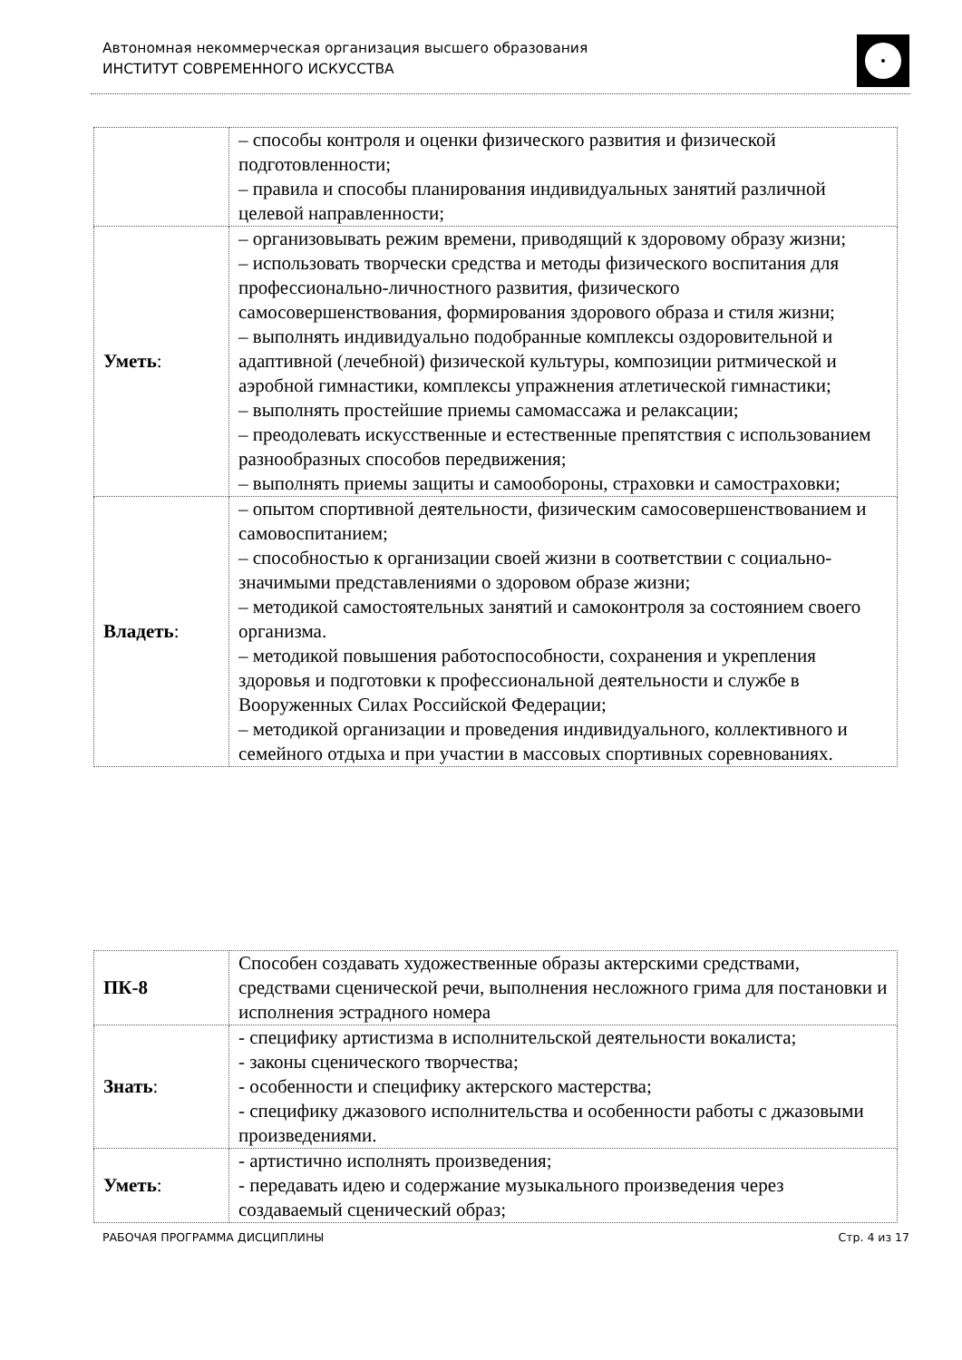Автономная некоммерческая организация высшего образования
ИНСТИТУТ СОВРЕМЕННОГО ИСКУССТВА
| | – способы контроля и оценки физического развития и физической подготовленности; – правила и способы планирования индивидуальных занятий различной целевой направленности; |
| Уметь : | – организовывать режим времени, приводящий к здоровому образу жизни; – использовать творчески средства и методы физического воспитания для профессионально-личностного развития, физического самосовершенствования, формирования здорового образа и стиля жизни; – выполнять индивидуально подобранные комплексы оздоровительной и адаптивной (лечебной) физической культуры, композиции ритмической и аэробной гимнастики, комплексы упражнения атлетической гимнастики; – выполнять простейшие приемы самомассажа и релаксации; – преодолевать искусственные и естественные препятствия с использованием разнообразных способов передвижения; – выполнять приемы защиты и самообороны, страховки и самостраховки; |
| Владеть : | – опытом спортивной деятельности, физическим самосовершенствованием и самовоспитанием; – способностью к организации своей жизни в соответствии с социально-значимыми представлениями о здоровом образе жизни; – методикой самостоятельных занятий и самоконтроля за состоянием своего организма. – методикой повышения работоспособности, сохранения и укрепления здоровья и подготовки к профессиональной деятельности и службе в Вооруженных Силах Российской Федерации; – методикой организации и проведения индивидуального, коллективного и семейного отдыха и при участии в массовых спортивных соревнованиях. |
| ПК-8 | Способен создавать художественные образы актерскими средствами, средствами сценической речи, выполнения несложного грима для постановки и исполнения эстрадного номера |
| Знать : | - специфику артистизма в исполнительской деятельности вокалиста; - законы сценического творчества; - особенности и специфику актерского мастерства; - специфику джазового исполнительства и особенности работы с джазовыми произведениями. |
| Уметь : | - артистично исполнять произведения; - передавать идею и содержание музыкального произведения через создаваемый сценический образ; |
РАБОЧАЯ ПРОГРАММА ДИСЦИПЛИНЫ Стр. 4 из 17